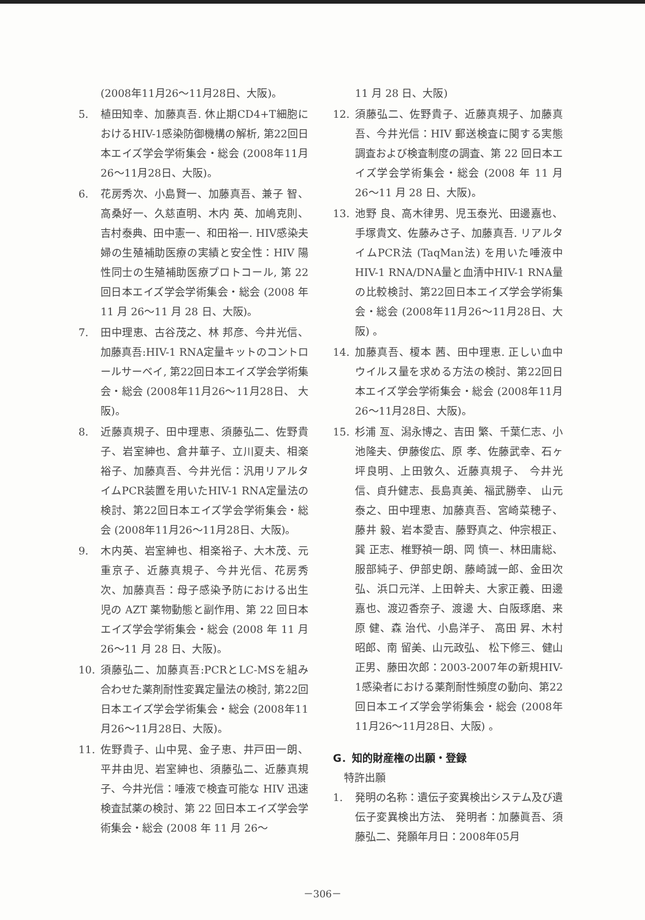(2008年11月26～11月28日、大阪)。
5. 植田知幸、加藤真吾. 休止期CD4+T細胞におけるHIV-1感染防御機構の解析, 第22回日本エイズ学会学術集会・総会 (2008年11月26～11月28日、大阪)。
6. 花房秀次、小島賢一、加藤真吾、兼子 智、高桑好一、久慈直明、木内 英、加嶋克則、吉村泰典、田中憲一、和田裕一. HIV感染夫婦の生殖補助医療の実績と安全性：HIV 陽性同士の生殖補助医療プロトコール, 第 22 回日本エイズ学会学術集会・総会 (2008 年 11 月 26～11 月 28 日、大阪)。
7. 田中理恵、古谷茂之、林 邦彦、今井光信、加藤真吾:HIV-1 RNA定量キットのコントロールサーベイ, 第22回日本エイズ学会学術集会・総会 (2008年11月26～11月28日、 大阪)。
8. 近藤真規子、田中理恵、須藤弘二、佐野貴子、岩室紳也、倉井華子、立川夏夫、相楽裕子、加藤真吾、今井光信：汎用リアルタイムPCR装置を用いたHIV-1 RNA定量法の検討、第22回日本エイズ学会学術集会・総会 (2008年11月26～11月28日、大阪)。
9. 木内英、岩室紳也、相楽裕子、大木茂、元重京子、近藤真規子、今井光信、花房秀次、加藤真吾：母子感染予防における出生児の AZT 薬物動態と副作用、第 22 回日本エイズ学会学術集会・総会 (2008 年 11 月 26～11 月 28 日、大阪)。
10. 須藤弘二、加藤真吾:PCRとLC-MSを組み合わせた薬剤耐性変異定量法の検討, 第22回日本エイズ学会学術集会・総会 (2008年11月26～11月28日、大阪)。
11. 佐野貴子、山中晃、金子恵、井戸田一朗、平井由児、岩室紳也、須藤弘二、近藤真規子、今井光信：唾液で検査可能な HIV 迅速検査試薬の検討、第 22 回日本エイズ学会学術集会・総会 (2008 年 11 月 26～
11 月 28 日、大阪)
12. 須藤弘二、佐野貴子、近藤真規子、加藤真吾、今井光信：HIV 郵送検査に関する実態調査および検査制度の調査、第 22 回日本エイズ学会学術集会・総会 (2008 年 11 月 26～11 月 28 日、大阪)。
13. 池野 良、高木律男、児玉泰光、田邊嘉也、手塚貴文、佐藤みさ子、加藤真吾. リアルタイムPCR法 (TaqMan法) を用いた唾液中HIV-1 RNA/DNA量と血清中HIV-1 RNA量の比較検討、第22回日本エイズ学会学術集会・総会 (2008年11月26～11月28日、大阪) 。
14. 加藤真吾、榎本 茜、田中理恵. 正しい血中ウイルス量を求める方法の検討、第22回日本エイズ学会学術集会・総会 (2008年11月26～11月28日、大阪)。
15. 杉浦 亙、潟永博之、吉田 繁、千葉仁志、小池隆夫、伊藤俊広、原 孝、佐藤武幸、石ヶ坪良明、上田敦久、近藤真規子、 今井光信、貞升健志、長島真美、福武勝幸、 山元泰之、田中理恵、加藤真吾、宮崎菜穂子、藤井 毅、岩本愛吉、藤野真之、仲宗根正、巽 正志、椎野禎一朗、岡 慎一、林田庸総、服部純子、伊部史朗、藤崎誠一郎、金田次弘、浜口元洋、上田幹夫、大家正義、田邊嘉也、渡辺香奈子、渡邊 大、白阪琢磨、来原 健、森 治代、小島洋子、 高田 昇、木村昭郎、南 留美、山元政弘、 松下修三、健山正男、藤田次郎：2003-2007年の新規HIV-1感染者における薬剤耐性頻度の動向、第22回日本エイズ学会学術集会・総会 (2008年11月26～11月28日、大阪) 。
G．知的財産権の出願・登録
特許出願
1. 発明の名称：遺伝子変異検出システム及び遺伝子変異検出方法、 発明者：加藤眞吾、須藤弘二、発願年月日：2008年05月
－306－